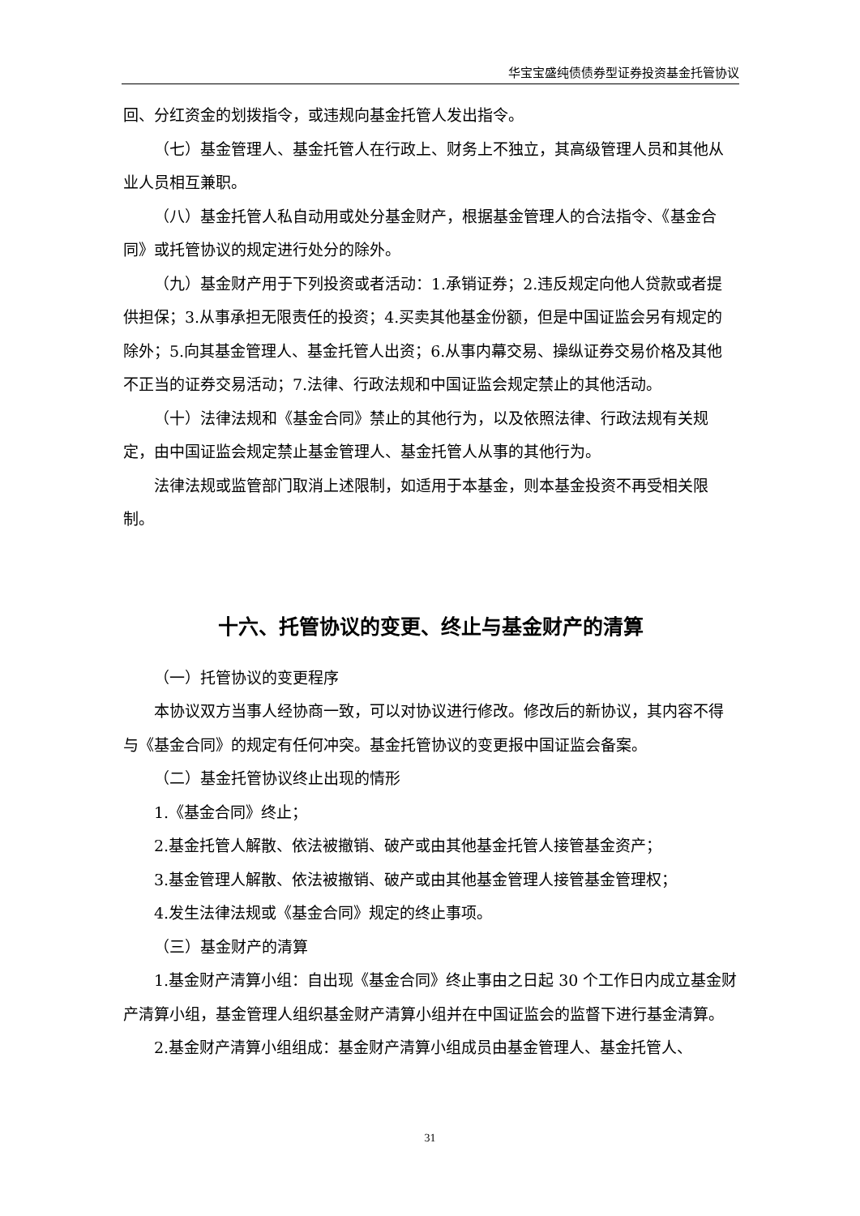华宝宝盛纯债债券型证券投资基金托管协议
回、分红资金的划拨指令，或违规向基金托管人发出指令。
（七）基金管理人、基金托管人在行政上、财务上不独立，其高级管理人员和其他从业人员相互兼职。
（八）基金托管人私自动用或处分基金财产，根据基金管理人的合法指令、《基金合同》或托管协议的规定进行处分的除外。
（九）基金财产用于下列投资或者活动：1.承销证券；2.违反规定向他人贷款或者提供担保；3.从事承担无限责任的投资；4.买卖其他基金份额，但是中国证监会另有规定的除外；5.向其基金管理人、基金托管人出资；6.从事内幕交易、操纵证券交易价格及其他不正当的证券交易活动；7.法律、行政法规和中国证监会规定禁止的其他活动。
（十）法律法规和《基金合同》禁止的其他行为，以及依照法律、行政法规有关规定，由中国证监会规定禁止基金管理人、基金托管人从事的其他行为。
法律法规或监管部门取消上述限制，如适用于本基金，则本基金投资不再受相关限制。
十六、托管协议的变更、终止与基金财产的清算
（一）托管协议的变更程序
本协议双方当事人经协商一致，可以对协议进行修改。修改后的新协议，其内容不得与《基金合同》的规定有任何冲突。基金托管协议的变更报中国证监会备案。
（二）基金托管协议终止出现的情形
1.《基金合同》终止；
2.基金托管人解散、依法被撤销、破产或由其他基金托管人接管基金资产；
3.基金管理人解散、依法被撤销、破产或由其他基金管理人接管基金管理权；
4.发生法律法规或《基金合同》规定的终止事项。
（三）基金财产的清算
1.基金财产清算小组：自出现《基金合同》终止事由之日起 30 个工作日内成立基金财产清算小组，基金管理人组织基金财产清算小组并在中国证监会的监督下进行基金清算。
2.基金财产清算小组组成：基金财产清算小组成员由基金管理人、基金托管人、
31